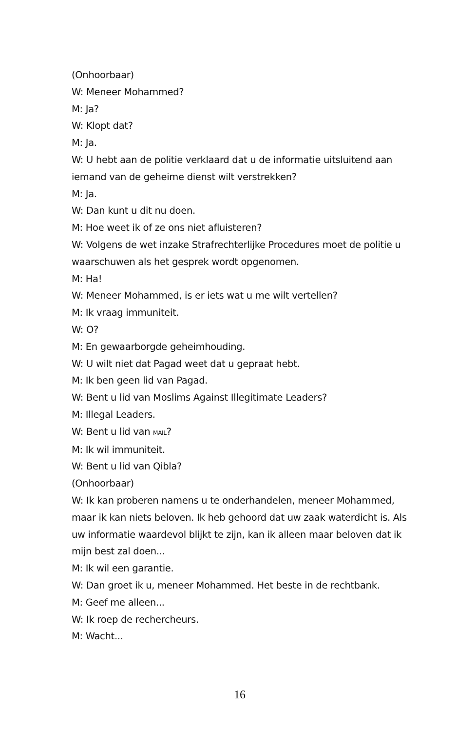(Onhoorbaar)
W: Meneer Mohammed?
M: Ja?
W: Klopt dat?
M: Ja.
W: U hebt aan de politie verklaard dat u de informatie uitsluitend aan iemand van de geheime dienst wilt verstrekken?
M: Ja.
W: Dan kunt u dit nu doen.
M: Hoe weet ik of ze ons niet afluisteren?
W: Volgens de wet inzake Strafrechterlijke Procedures moet de politie u waarschuwen als het gesprek wordt opgenomen.
M: Ha!
W: Meneer Mohammed, is er iets wat u me wilt vertellen?
M: Ik vraag immuniteit.
W: O?
M: En gewaarborgde geheimhouding.
W: U wilt niet dat Pagad weet dat u gepraat hebt.
M: Ik ben geen lid van Pagad.
W: Bent u lid van Moslims Against Illegitimate Leaders?
M: Illegal Leaders.
W: Bent u lid van MAIL?
M: Ik wil immuniteit.
W: Bent u lid van Qibla?
(Onhoorbaar)
W: Ik kan proberen namens u te onderhandelen, meneer Mohammed, maar ik kan niets beloven. Ik heb gehoord dat uw zaak waterdicht is. Als uw informatie waardevol blijkt te zijn, kan ik alleen maar beloven dat ik mijn best zal doen...
M: Ik wil een garantie.
W: Dan groet ik u, meneer Mohammed. Het beste in de rechtbank.
M: Geef me alleen...
W: Ik roep de rechercheurs.
M: Wacht...
16